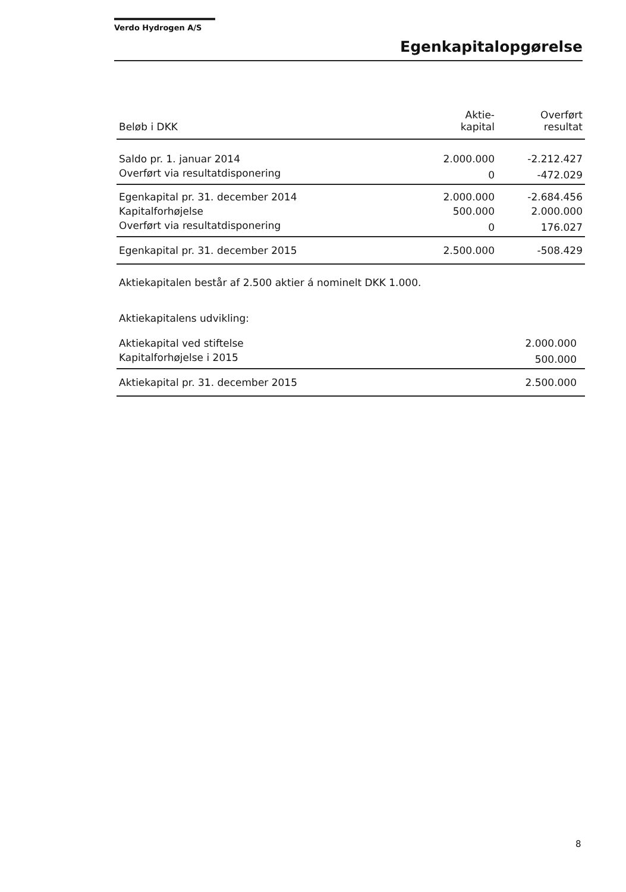Verdo Hydrogen A/S
Egenkapitalopgørelse
| Beløb i DKK | Aktie- kapital | Overført resultat |
| --- | --- | --- |
| Saldo pr. 1. januar 2014 | 2.000.000 | -2.212.427 |
| Overført via resultatdisponering | 0 | -472.029 |
| Egenkapital pr. 31. december 2014 | 2.000.000 | -2.684.456 |
| Kapitalforhøjelse | 500.000 | 2.000.000 |
| Overført via resultatdisponering | 0 | 176.027 |
| Egenkapital pr. 31. december 2015 | 2.500.000 | -508.429 |
Aktiekapitalen består af 2.500 aktier á nominelt DKK 1.000.
Aktiekapitalens udvikling:
| Aktiekapital ved stiftelse | 2.000.000 |
| Kapitalforhøjelse i 2015 | 500.000 |
| Aktiekapital pr. 31. december 2015 | 2.500.000 |
8